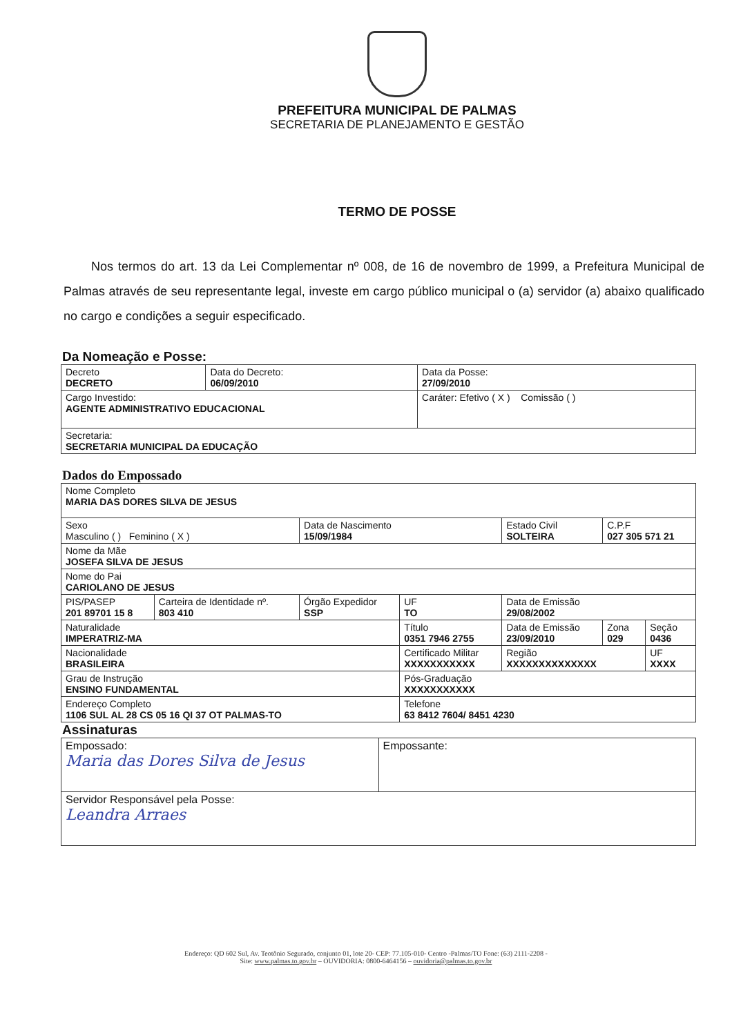PREFEITURA MUNICIPAL DE PALMAS
SECRETARIA DE PLANEJAMENTO E GESTÃO
TERMO DE POSSE
Nos termos do art. 13 da Lei Complementar nº 008, de 16 de novembro de 1999, a Prefeitura Municipal de Palmas através de seu representante legal, investe em cargo público municipal o (a) servidor (a) abaixo qualificado no cargo e condições a seguir especificado.
Da Nomeação e Posse:
| Decreto DECRETO | Data do Decreto: 06/09/2010 | Data da Posse: 27/09/2010 |
| Cargo Investido: AGENTE ADMINISTRATIVO EDUCACIONAL | | Caráter: Efetivo ( X ) Comissão ( ) |
| Secretaria: SECRETARIA MUNICIPAL DA EDUCAÇÃO | | |
Dados do Empossado
| Nome Completo MARIA DAS DORES SILVA DE JESUS | | | | | | |
| Sexo Masculino ( ) Feminino ( X ) | | Data de Nascimento 15/09/1984 | | Estado Civil SOLTEIRA | C.P.F 027 305 571 21 | |
| Nome da Mãe JOSEFA SILVA DE JESUS | | | | | | |
| Nome do Pai CARIOLANO DE JESUS | | | | | | |
| PIS/PASEP 201 89701 15 8 | Carteira de Identidade nº. 803 410 | Órgão Expedidor SSP | UF TO | Data de Emissão 29/08/2002 | | |
| Naturalidade IMPERATRIZ-MA | | | Título 0351 7946 2755 | Data de Emissão 23/09/2010 | Zona 029 | Seção 0436 |
| Nacionalidade BRASILEIRA | | | Certificado Militar XXXXXXXXXXX | Região XXXXXXXXXXXXXX | | UF XXXX |
| Grau de Instrução ENSINO FUNDAMENTAL | | | Pós-Graduação XXXXXXXXXXX | | | |
| Endereço Completo 1106 SUL AL 28 CS 05 16 QI 37 OT PALMAS-TO | | | Telefone 63 8412 7604/ 8451 4230 | | | |
Assinaturas
| Empossado: Maria das Dores Silva de Jesus | Empossante: |
| Servidor Responsável pela Posse: Leandra Arraes | |
Endereço: QD 602 Sul, Av. Teotônio Segurado, conjunto 01, lote 20- CEP: 77.105-010- Centro -Palmas/TO Fone: (63) 2111-2208 -
Site: www.palmas.to.gov.br – OUVIDORIA: 0800-6464156 – ouvidoria@palmas.to.gov.br